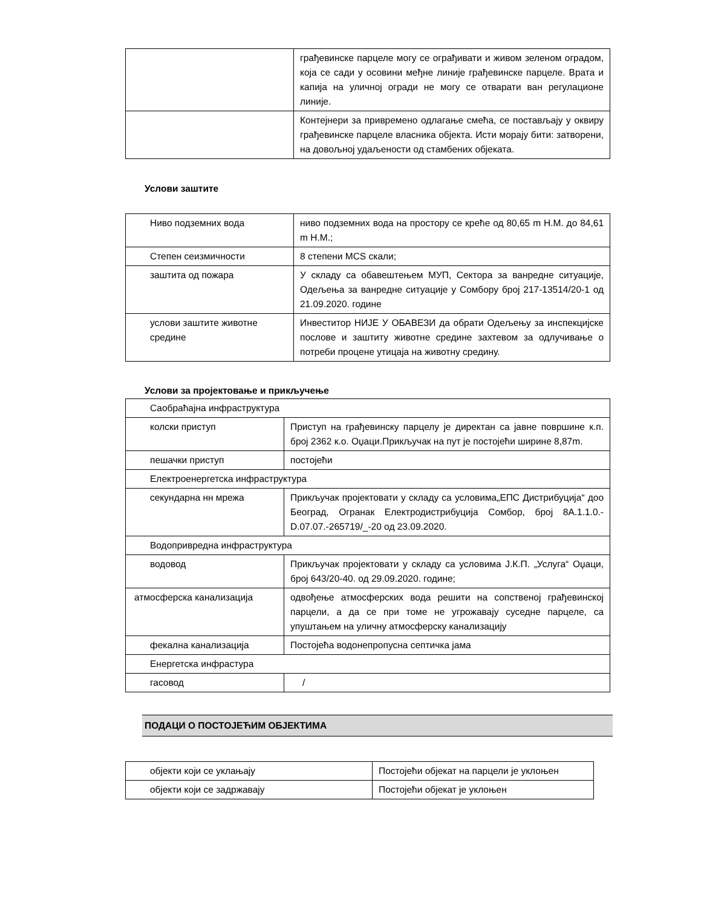| | грађевинске парцеле могу се ограђивати и живом зеленом оградом, која се сади у осовини међне линије грађевинске парцеле. Врата и капија на уличној огради не могу се отварати ван регулационе линије. |
| | Контејнери за привремено одлагање смећа, се постављају у оквиру грађевинске парцеле власника објекта. Исти морају бити: затворени, на довољној удаљености од стамбених објеката. |
Услови заштите
| Ниво подземних вода | ниво подземних вода на простору се креће од 80,65 m Н.М. до 84,61 m Н.М.; |
| Степен сеизмичности | 8 степени MCS скали; |
| заштита од пожара | У складу са обавештењем МУП, Сектора за ванредне ситуације, Одељења за ванредне ситуације у Сомбору број 217-13514/20-1 од 21.09.2020. године |
| услови заштите животне средине | Инвеститор НИЈЕ У ОБАВЕЗИ да обрати Одељењу за инспекцијске послове и заштиту животне средине захтевом за одлучивање о потреби процене утицаја на животну средину. |
Услови за пројектовање и прикључење
| Саобраћајна инфраструктура | |
| колски приступ | Приступ на грађевинску парцелу је директан са јавне површине к.п. број 2362 к.о. Оџаци.Прикључак на пут је постојећи ширине 8,87m. |
| пешачки приступ | постојећи |
| Електроенергетска инфраструктура | |
| секундарна нн мрежа | Прикључак пројектовати у складу са условима„ЕПС Дистрибуција“ доо Београд, Огранак Електродистрибуција Сомбор, број 8А.1.1.0.-D.07.07.-265719/_-20 од 23.09.2020. |
| Водопривредна инфраструктура | |
| водовод | Прикључак пројектовати у складу са условима Ј.К.П. „Услуга“ Оџаци, број 643/20-40. од 29.09.2020. године; |
| атмосферска канализација | одвођење атмосферских вода решити на сопственој грађевинској парцели, а да се при томе не угрожавају суседне парцеле, са упуштањем на уличну атмосферску канализацију |
| фекална канализација | Постојећа водонепропусна септичка јама |
| Енергетска инфрастура | |
| гасовод | / |
ПОДАЦИ О ПОСТОЈЕЋИМ ОБЈЕКТИМА
| објекти који се уклањају | Постојећи објекат на парцели је уклоњен |
| објекти који се задржавају | Постојећи објекат је уклоњен |